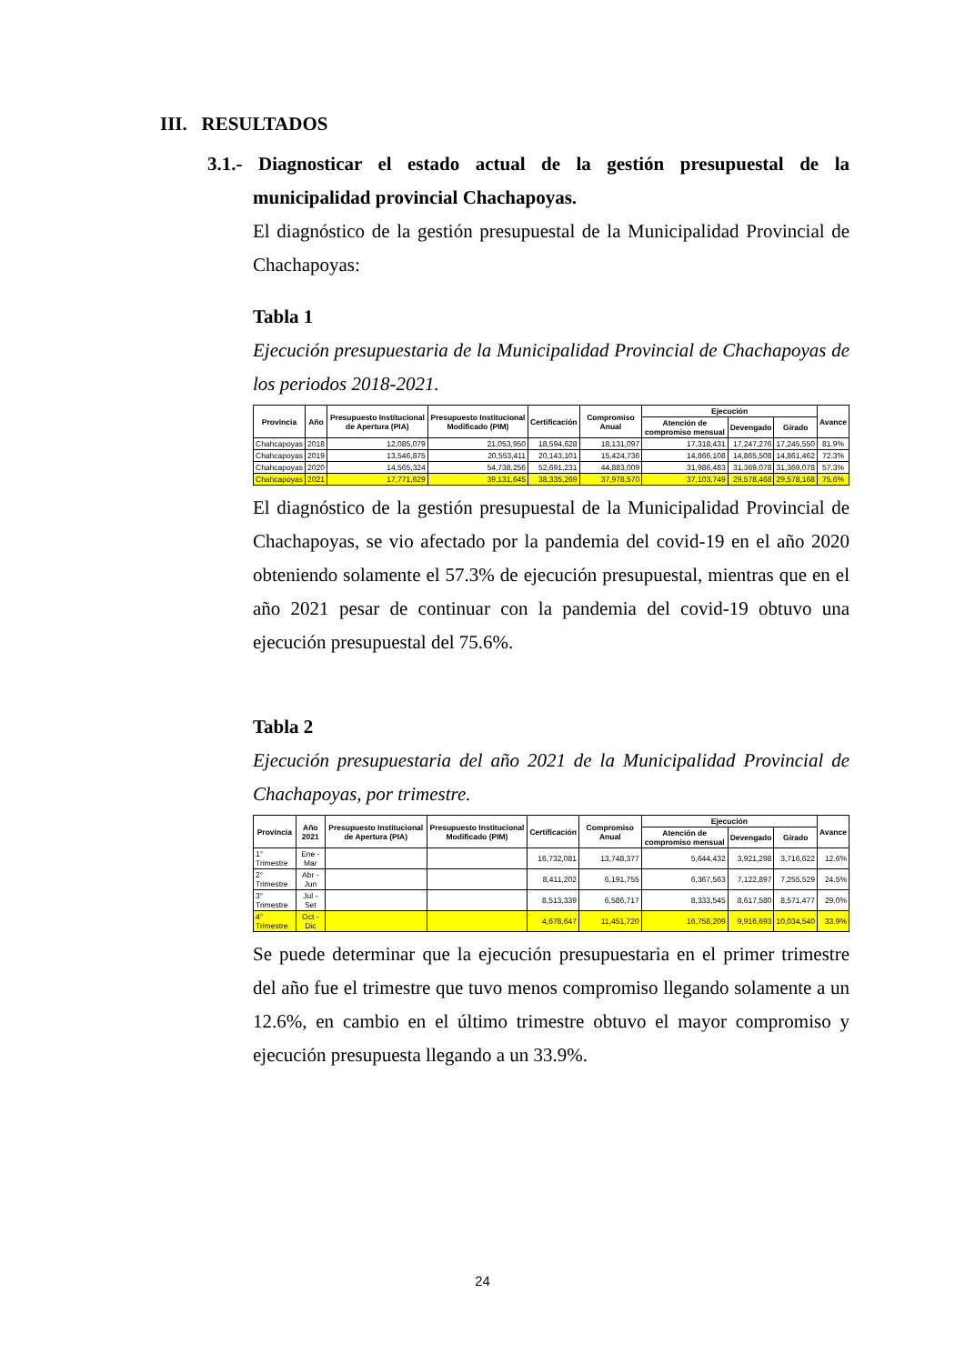III. RESULTADOS
3.1.- Diagnosticar el estado actual de la gestión presupuestal de la municipalidad provincial Chachapoyas.
El diagnóstico de la gestión presupuestal de la Municipalidad Provincial de Chachapoyas:
Tabla 1
Ejecución presupuestaria de la Municipalidad Provincial de Chachapoyas de los periodos 2018-2021.
| Provincia | Año | Presupuesto Institucional de Apertura (PIA) | Presupuesto Institucional Modificado (PIM) | Certificación | Compromiso Anual | Ejecución | | | Avance |
| --- | --- | --- | --- | --- | --- | --- | --- | --- | --- |
| | | | | | | Atención de compromiso mensual | Devengado | Girado | |
| Chahcapoyas | 2018 | 12,085,079 | 21,053,950 | 18,594,628 | 18,131,097 | 17,318,431 | 17,247,276 | 17,245,550 | 81.9% |
| Chahcapoyas | 2019 | 13,546,875 | 20,553,411 | 20,143,101 | 15,424,736 | 14,866,108 | 14,865,508 | 14,861,462 | 72.3% |
| Chahcapoyas | 2020 | 14,565,324 | 54,738,256 | 52,691,231 | 44,883,009 | 31,986,483 | 31,369,078 | 31,369,078 | 57.3% |
| Chahcapoyas | 2021 | 17,771,629 | 39,131,645 | 38,335,269 | 37,978,570 | 37,103,749 | 29,578,468 | 29,578,168 | 75.6% |
El diagnóstico de la gestión presupuestal de la Municipalidad Provincial de Chachapoyas, se vio afectado por la pandemia del covid-19 en el año 2020 obteniendo solamente el 57.3% de ejecución presupuestal, mientras que en el año 2021 pesar de continuar con la pandemia del covid-19 obtuvo una ejecución presupuestal del 75.6%.
Tabla 2
Ejecución presupuestaria del año 2021 de la Municipalidad Provincial de Chachapoyas, por trimestre.
| Provincia | Año 2021 | Presupuesto Institucional de Apertura (PIA) | Presupuesto Institucional Modificado (PIM) | Certificación | Compromiso Anual | Ejecución | | | Avance |
| --- | --- | --- | --- | --- | --- | --- | --- | --- | --- |
| | | | | | | Atención de compromiso mensual | Devengado | Girado | |
| 1° Trimestre | Ene - Mar | | | 16,732,081 | 13,748,377 | 5,644,432 | 3,921,298 | 3,716,622 | 12.6% |
| 2° Trimestre | Abr - Jun | | | 8,411,202 | 6,191,755 | 6,367,563 | 7,122,897 | 7,255,529 | 24.5% |
| 3° Trimestre | Jul - Set | | | 8,513,339 | 6,586,717 | 8,333,545 | 8,617,580 | 8,571,477 | 29.0% |
| 4° Trimestre | Oct - Dic | | | 4,678,647 | 11,451,720 | 16,758,209 | 9,916,693 | 10,034,540 | 33.9% |
Se puede determinar que la ejecución presupuestaria en el primer trimestre del año fue el trimestre que tuvo menos compromiso llegando solamente a un 12.6%, en cambio en el último trimestre obtuvo el mayor compromiso y ejecución presupuesta llegando a un 33.9%.
24